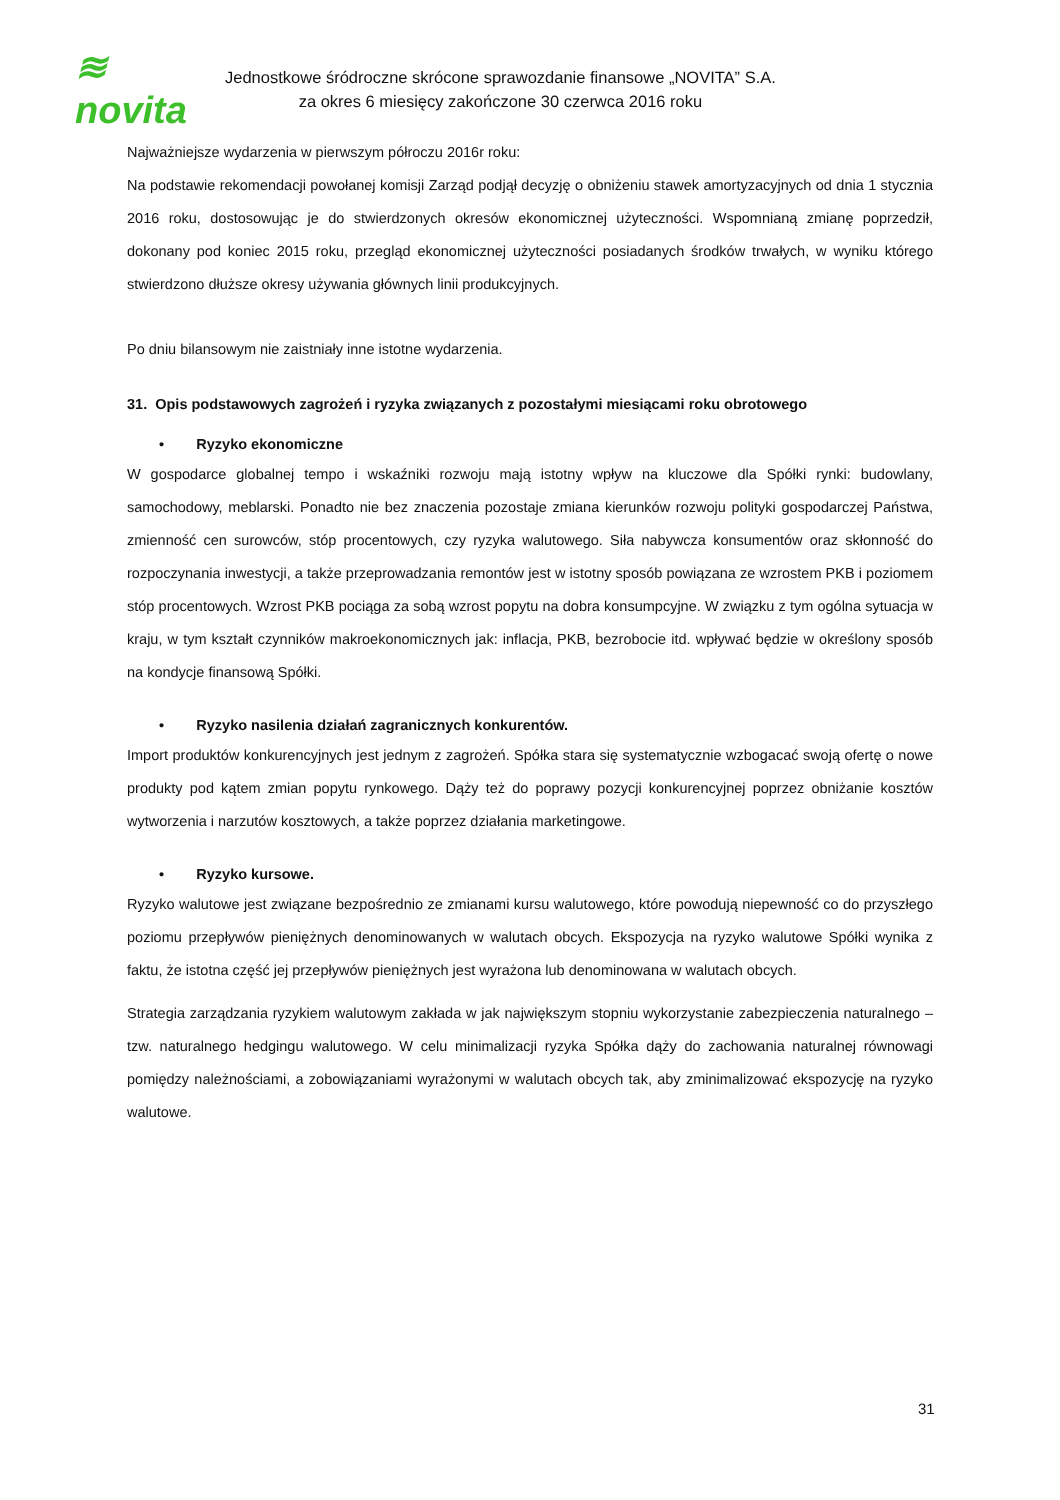≋ novita
Jednostkowe śródroczne skrócone sprawozdanie finansowe „NOVITA” S.A.
za okres 6 miesięcy zakończone 30 czerwca 2016 roku
Najważniejsze wydarzenia w pierwszym półroczu 2016r roku:
Na podstawie rekomendacji powołanej komisji Zarząd podjął decyzję o obniżeniu stawek amortyzacyjnych od dnia 1 stycznia 2016 roku, dostosowując je do stwierdzonych okresów ekonomicznej użyteczności. Wspomnianą zmianę poprzedził, dokonany pod koniec 2015 roku, przegląd ekonomicznej użyteczności posiadanych środków trwałych, w wyniku którego stwierdzono dłuższe okresy używania głównych linii produkcyjnych.
Po dniu bilansowym nie zaistniały inne istotne wydarzenia.
31. Opis podstawowych zagrożeń i ryzyka związanych z pozostałymi miesiącami roku obrotowego
• Ryzyko ekonomiczne
W gospodarce globalnej tempo i wskaźniki rozwoju mają istotny wpływ na kluczowe dla Spółki rynki: budowlany, samochodowy, meblarski. Ponadto nie bez znaczenia pozostaje zmiana kierunków rozwoju polityki gospodarczej Państwa, zmienność cen surowców, stóp procentowych, czy ryzyka walutowego. Siła nabywcza konsumentów oraz skłonność do rozpoczynania inwestycji, a także przeprowadzania remontów jest w istotny sposób powiązana ze wzrostem PKB i poziomem stóp procentowych. Wzrost PKB pociąga za sobą wzrost popytu na dobra konsumpcyjne. W związku z tym ogólna sytuacja w kraju, w tym kształt czynników makroekonomicznych jak: inflacja, PKB, bezrobocie itd. wpływać będzie w określony sposób na kondycje finansową Spółki.
• Ryzyko nasilenia działań zagranicznych konkurentów.
Import produktów konkurencyjnych jest jednym z zagrożeń. Spółka stara się systematycznie wzbogacać swoją ofertę o nowe produkty pod kątem zmian popytu rynkowego. Dąży też do poprawy pozycji konkurencyjnej poprzez obniżanie kosztów wytworzenia i narzutów kosztowych, a także poprzez działania marketingowe.
• Ryzyko kursowe.
Ryzyko walutowe jest związane bezpośrednio ze zmianami kursu walutowego, które powodują niepewność co do przyszłego poziomu przepływów pieniężnych denominowanych w walutach obcych. Ekspozycja na ryzyko walutowe Spółki wynika z faktu, że istotna część jej przepływów pieniężnych jest wyrażona lub denominowana w walutach obcych.
Strategia zarządzania ryzykiem walutowym zakłada w jak największym stopniu wykorzystanie zabezpieczenia naturalnego – tzw. naturalnego hedgingu walutowego. W celu minimalizacji ryzyka Spółka dąży do zachowania naturalnej równowagi pomiędzy należnościami, a zobowiązaniami wyrażonymi w walutach obcych tak, aby zminimalizować ekspozycję na ryzyko walutowe.
31